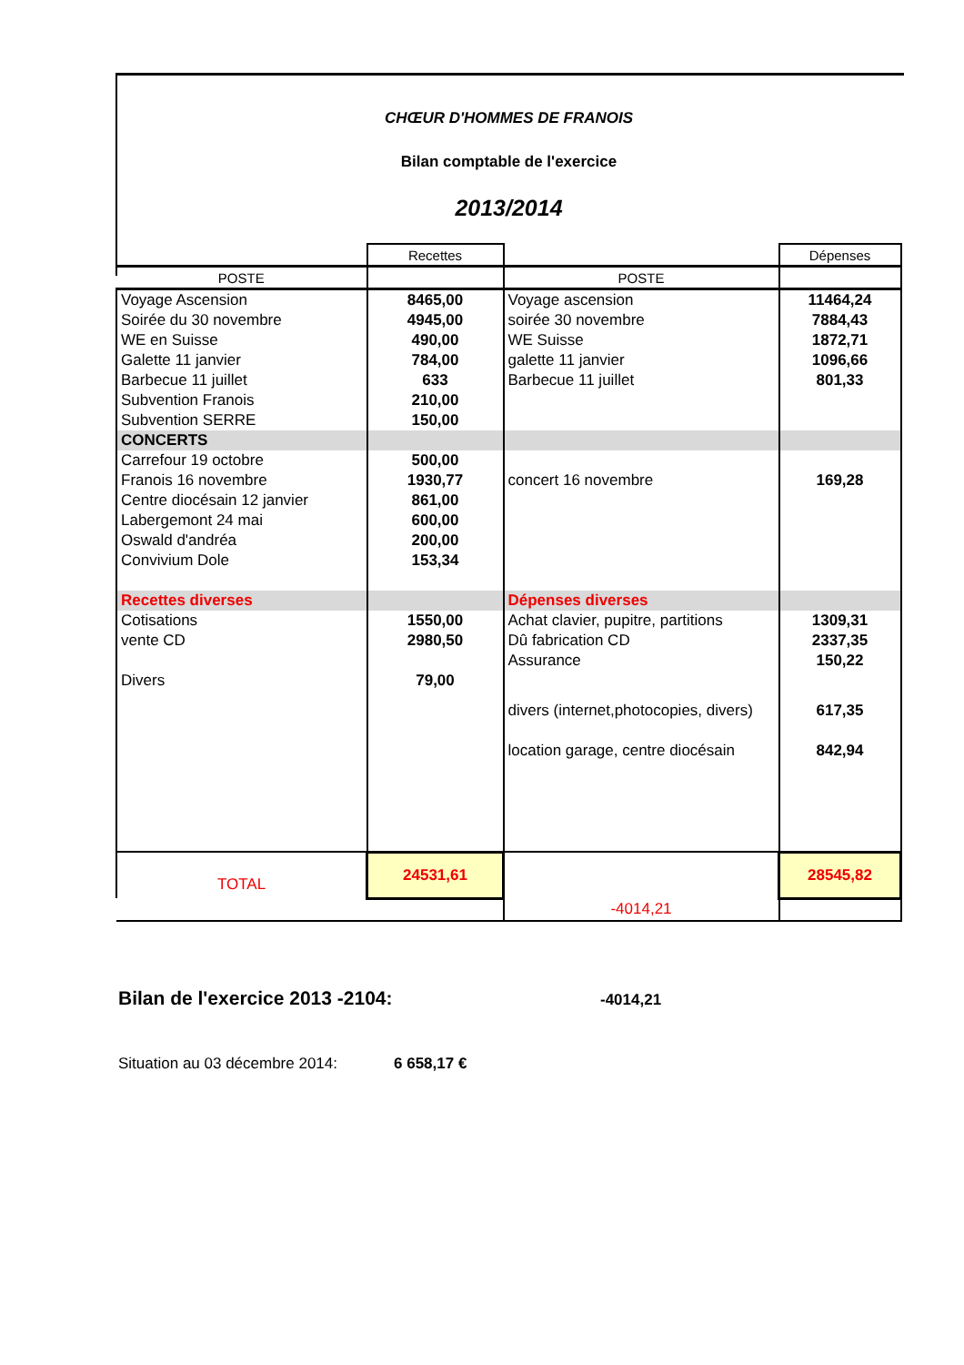CHŒUR D'HOMMES DE FRANOIS
Bilan comptable de l'exercice
2013/2014
| | Recettes | | Dépenses |
| POSTE | | POSTE | |
| Voyage Ascension | 8465,00 | Voyage ascension | 11464,24 |
| Soirée du 30 novembre | 4945,00 | soirée 30 novembre | 7884,43 |
| WE en Suisse | 490,00 | WE Suisse | 1872,71 |
| Galette 11 janvier | 784,00 | galette 11 janvier | 1096,66 |
| Barbecue 11 juillet | 633 | Barbecue 11 juillet | 801,33 |
| Subvention Franois | 210,00 | | |
| Subvention SERRE | 150,00 | | |
| CONCERTS | | | |
| Carrefour 19 octobre | 500,00 | | |
| Franois 16 novembre | 1930,77 | concert 16 novembre | 169,28 |
| Centre diocésain 12 janvier | 861,00 | | |
| Labergemont 24 mai | 600,00 | | |
| Oswald d'andréa | 200,00 | | |
| Convivium Dole | 153,34 | | |
| Recettes diverses | | Dépenses diverses | |
| Cotisations | 1550,00 | Achat clavier, pupitre, partitions | 1309,31 |
| vente CD | 2980,50 | Dû fabrication CD | 2337,35 |
| | | Assurance | 150,22 |
| Divers | 79,00 | | |
| | | divers (internet,photocopies, divers) | 617,35 |
| | | location garage, centre diocésain | 842,94 |
| TOTAL | 24531,61 | | 28545,82 |
| | | -4014,21 | |
Bilan de l'exercice 2013 -2104:
-4014,21
Situation au 03 décembre 2014:
6 658,17 €